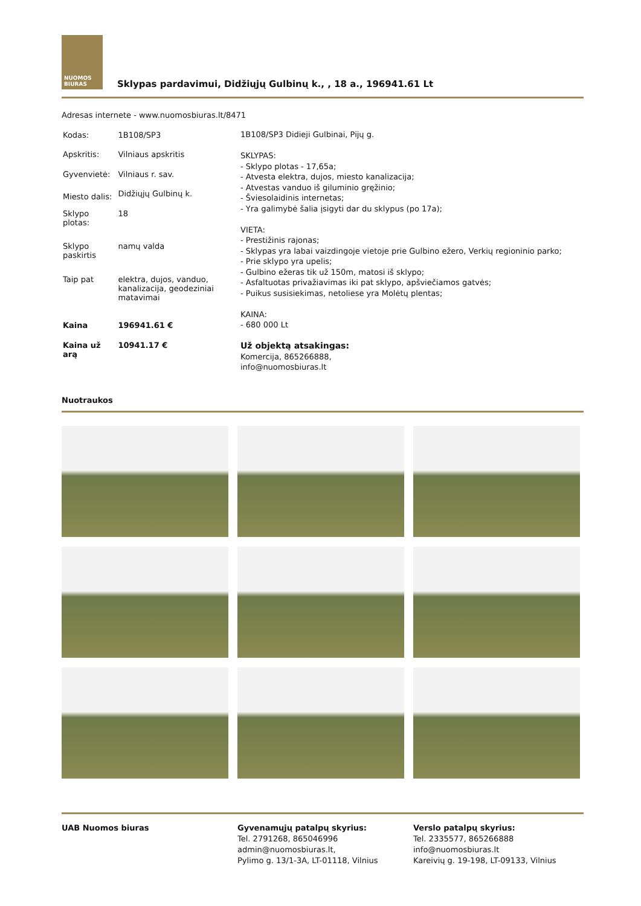NUOMOS BIURAS
Sklypas pardavimui, Didžiųjų Gulbinų k., , 18 a., 196941.61 Lt
Adresas internete - www.nuomosbiuras.lt/8471
| Kodas: | 1B108/SP3 |
| Apskritis: | Vilniaus apskritis |
| Gyvenvietė: | Vilniaus r. sav. |
| Miesto dalis: | Didžiųjų Gulbinų k. |
| Sklypo plotas: | 18 |
| Sklypo paskirtis | namų valda |
| Taip pat | elektra, dujos, vanduo, kanalizacija, geodeziniai matavimai |
| Kaina | 196941.61 € |
| Kaina už arą | 10941.17 € |
1B108/SP3 Didieji Gulbinai, Pijų g.
SKLYPAS:
- Sklypo plotas - 17,65a;
- Atvesta elektra, dujos, miesto kanalizacija;
- Atvestas vanduo iš giluminio gręžinio;
- Šviesolaidinis internetas;
- Yra galimybė šalia įsigyti dar du sklypus (po 17a);
VIETA:
- Prestižinis rajonas;
- Sklypas yra labai vaizdingoje vietoje prie Gulbino ežero, Verkių regioninio parko;
- Prie sklypo yra upelis;
- Gulbino ežeras tik už 150m, matosi iš sklypo;
- Asfaltuotas privažiavimas iki pat sklypo, apšviečiamos gatvės;
- Puikus susisiekimas, netoliese yra Molėtų plentas;
KAINA:
- 680 000 Lt
Už objektą atsakingas:
Komercija, 865266888,
info@nuomosbiuras.lt
Nuotraukos
UAB Nuomos biuras Gyvenamųjų patalpų skyrius:
Tel. 2791268, 865046996
admin@nuomosbiuras.lt,
Pylimo g. 13/1-3A, LT-01118, Vilnius
Verslo patalpų skyrius:
Tel. 2335577, 865266888
info@nuomosbiuras.lt
Kareivių g. 19-198, LT-09133, Vilnius